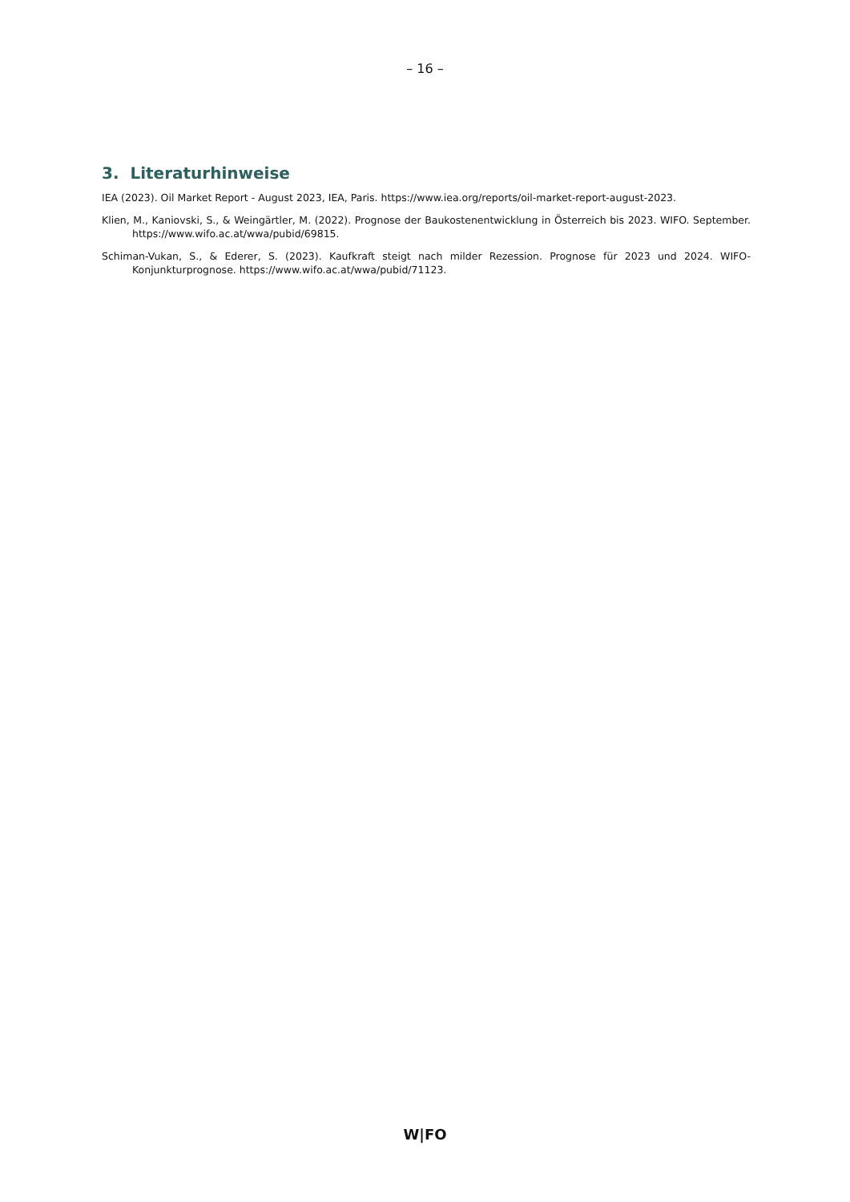– 16 –
3. Literaturhinweise
IEA (2023). Oil Market Report - August 2023, IEA, Paris. https://www.iea.org/reports/oil-market-report-august-2023.
Klien, M., Kaniovski, S., & Weingärtler, M. (2022). Prognose der Baukostenentwicklung in Österreich bis 2023. WIFO. September. https://www.wifo.ac.at/wwa/pubid/69815.
Schiman-Vukan, S., & Ederer, S. (2023). Kaufkraft steigt nach milder Rezession. Prognose für 2023 und 2024. WIFO-Konjunkturprognose. https://www.wifo.ac.at/wwa/pubid/71123.
W|FO